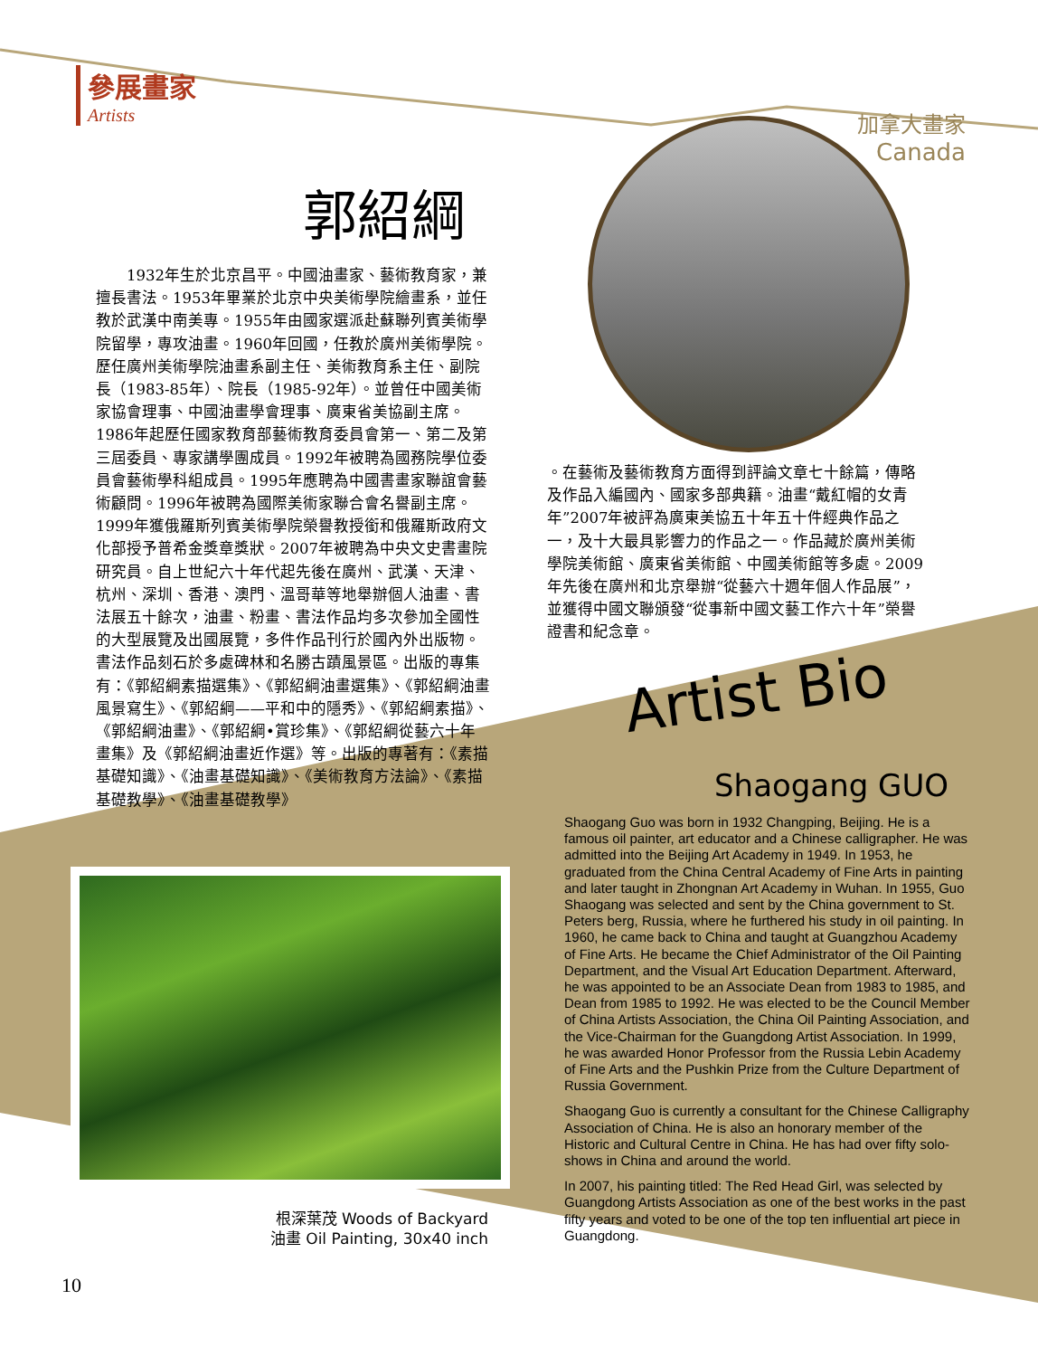參展畫家
Artists
加拿大畫家
Canada
郭紹綱
　　1932年生於北京昌平。中國油畫家、藝術教育家，兼擅長書法。1953年畢業於北京中央美術學院繪畫系，並任教於武漢中南美專。1955年由國家選派赴蘇聯列賓美術學院留學，專攻油畫。1960年回國，任教於廣州美術學院。歷任廣州美術學院油畫系副主任、美術教育系主任、副院長（1983-85年）、院長（1985-92年）。並曾任中國美術家協會理事、中國油畫學會理事、廣東省美協副主席。1986年起歷任國家教育部藝術教育委員會第一、第二及第三屆委員、專家講學團成員。1992年被聘為國務院學位委員會藝術學科組成員。1995年應聘為中國書畫家聯誼會藝術顧問。1996年被聘為國際美術家聯合會名譽副主席。1999年獲俄羅斯列賓美術學院榮譽教授銜和俄羅斯政府文化部授予普希金獎章獎狀。2007年被聘為中央文史書畫院研究員。自上世紀六十年代起先後在廣州、武漢、天津、杭州、深圳、香港、澳門、溫哥華等地舉辦個人油畫、書法展五十餘次，油畫、粉畫、書法作品均多次參加全國性的大型展覽及出國展覽，多件作品刊行於國內外出版物。書法作品刻石於多處碑林和名勝古蹟風景區。出版的專集有：《郭紹綱素描選集》、《郭紹綱油畫選集》、《郭紹綱油畫風景寫生》、《郭紹綱——平和中的隱秀》、《郭紹綱素描》、《郭紹綱油畫》、《郭紹綱•賞珍集》、《郭紹綱從藝六十年畫集》及《郭紹綱油畫近作選》等。出版的專著有：《素描基礎知識》、《油畫基礎知識》、《美術教育方法論》、《素描基礎教學》、《油畫基礎教學》
。在藝術及藝術教育方面得到評論文章七十餘篇，傳略及作品入編國內、國家多部典籍。油畫“戴紅帽的女青年”2007年被評為廣東美協五十年五十件經典作品之一，及十大最具影響力的作品之一。作品藏於廣州美術學院美術館、廣東省美術館、中國美術館等多處。2009年先後在廣州和北京舉辦“從藝六十週年個人作品展”，並獲得中國文聯頒發“從事新中國文藝工作六十年”榮譽證書和紀念章。
Artist Bio
Shaogang GUO
Shaogang Guo was born in 1932 Changping, Beijing. He is a famous oil painter, art educator and a Chinese calligrapher. He was admitted into the Beijing Art Academy in 1949. In 1953, he graduated from the China Central Academy of Fine Arts in painting and later taught in Zhongnan Art Academy in Wuhan. In 1955, Guo Shaogang was selected and sent by the China government to St. Peters berg, Russia, where he furthered his study in oil painting. In 1960, he came back to China and taught at Guangzhou Academy of Fine Arts. He became the Chief Administrator of the Oil Painting Department, and the Visual Art Education Department. Afterward, he was appointed to be an Associate Dean from 1983 to 1985, and Dean from 1985 to 1992. He was elected to be the Council Member of China Artists Association, the China Oil Painting Association, and the Vice-Chairman for the Guangdong Artist Association. In 1999, he was awarded Honor Professor from the Russia Lebin Academy of Fine Arts and the Pushkin Prize from the Culture Department of Russia Government.
Shaogang Guo is currently a consultant for the Chinese Calligraphy Association of China. He is also an honorary member of the Historic and Cultural Centre in China. He has had over fifty solo-shows in China and around the world.
In 2007, his painting titled: The Red Head Girl, was selected by Guangdong Artists Association as one of the best works in the past fifty years and voted to be one of the top ten influential art piece in Guangdong.
根深葉茂 Woods of Backyard
油畫 Oil Painting, 30x40 inch
10